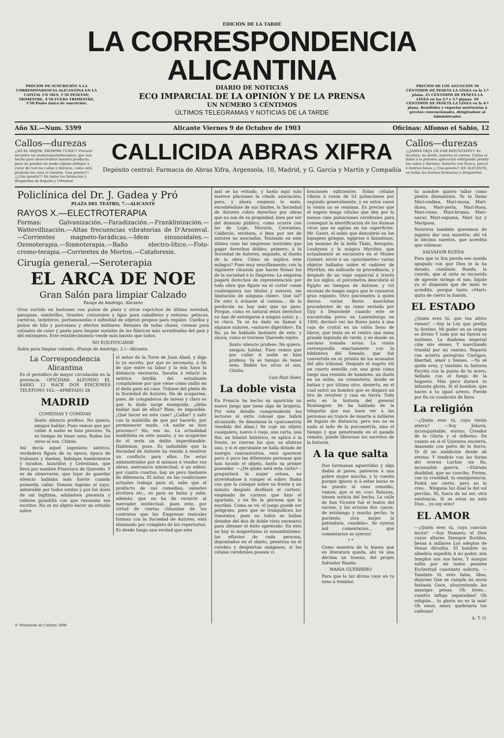EDICIÓN DE LA TARDE
LA CORRESPONDENCIA ALICANTINA
PRECIOS DE SUSCRICIÓN A LA CORRESPONDENCIA ALICANTINA EN LA CAPITAL UN MES, 1'50 PESETAS; TRIMESTRE, 4'50 FUERA TRIMESTRE, 5'50 Punto único de suscrición:
DIARIO DE NOTICIAS
ECO IMPARCIAL DE LA OPINIÓN Y DE LA PRENSA
UN NÚMERO 5 CÉNTIMOS
ÚLTIMOS TELEGRAMAS Y NOTICIAS DE LA TARDE
PRECIOS DE LOS ANUNCIOS 50 CÉNTIMOS DE PESETA LA LÍNEA en la 1.ª plana. 25 CÉNTIMOS DE PESETA LA LÍNEA en las 2.ª y 3.ª planas. 10 CÉNTIMOS DE PESETA LA LÍNEA en la 4.ª plana. Remitidos y esquelas mortuorias á precios convencionales, dirigiéndose al Administrador.
Año XI.—Num. 5599 Alicante Viernes 9 de Octubre de 1903 Oficinas: Alfonso el Sabio, 12
Callos—durezas
¡¡ES EL MEJOR. SIEMPRE CURA!!! Precavé secontra las numerosasimitaciones, que son hecho para desacreditar nuestro producto, pues no pueden en modo alguno extirpar y curar de raíz los callos y durezas, como está probado los cura el nuestro. Una peseta!!! ¡¡¡Una peseta!!! En todas las farmacias y droguerías de España y Ultramar
CALLICIDA ABRAS XIFRA
Depósito central: Farmacia de Abras Xifra, Argensola, 10, Madrid, y G. García y Martín y Compañía
Callos—durezas
¡¡¡JAMAS DEJA DE DAR RESULTADO!!! Es incoloro, no duele, mancha ni corroe. Calma el dolor á la primera aplicación extirpando pronto los callos y durezas. Estuche con frasco, pincel é instrucciones ¡¡ Una peseta!! EN ALICANTE, en todas las buenas farmacias y droguerías
Policlínica del Dr. J. Gadea y Pró
PLAZA DEL TEATRO, 7.—ALICANTE
RAYOS X.—ELECTROTERAPIA
Formas: Galvanización.—Faradización.—Franklinización.—Wattevillización.—Altas frecuencias vibratorias de D'Arsonval.—Corrientes magneto-farádicas.—Idem sinusoidales.—Ozonoterapia.—Sismoterapia.—Baño electro-lítico.—Foto-cromo-terapia.—Corrientes de Morton.—Cataforesis.
Cirugía general.—Seroterapia
EL ARCA DE NOE
Gran Salón para limpiar Calzado
Pasaje de Amérigo. Alicante
Gran surtido en bastones con puños de plata y otros caprichos de última novedad, paraguas, sombrillas, tirantes, cinturones y ligas para caballeros y señoras, petacas, carteras, tarjeteros, portamonedas é infinidad de objetos propios para regalos. Cuellos y puños de hilo y porcelana y efectos militares. Betunes de todas clases, cremas para calzados de color y pasta para limpiar metales de las fábricas más acreditadas del país y del extranjero. Este establecimiento vende más barato que todos.
NO EQUIVOCARSE
Salón para limpiar calzado, (Pasaje de Amérigo, 2.)—Alicante.
La Correspondencia Alicantina
Es el periódico de mayor circulación en la provincia. OFICINAS: ALFONSO EL SABIO, 12 HACE DOS EDICIONES TELEFONO 162.—APARTADO 28
MADRID
COMEDIAS Y COMIDAS
Santo silencio profeso: No quiero, amigos hablar; Pues vemos que por callar A nadie se hizo proceso: Ya es tiempo de tener seso, Bailen los otros al son, Chitón.
Así decía aquel ingenioso satírico, verdadera figura de su época, época de truhanes y dueñas, hidalgos hambrientos y tacaños, lazarillos y Celestinas, que llevó por nombre Francisco de Quevedo. Y es de observarse, que lejos de guardar silencio hablaba más fuerte cuando prometía callar. Donoso ingenio el suyo, admirable por todos estilos y por las dosis de sal legítima, aduladora pimienta y rabiosa guindilla con que razonaba sus escritos. No es mi objeto hacer un estudio sobre
el señor de la Torre de Juan Abad, y digo lo ya escrito, por que es necesario, á fin de que entre su labor y la mía haya la distancia necesaria. Sacaba á relucir la satírica letrilla del estudiante complutense por que viene como anillo en el dedo para mi caso. Trátase del pleito de la Sociedad de Autores. He de ocuparme, pues, de compañeros de tareas y claro es que la duda surge enseguida, ¿debo hablar mal de ellos? Bien; es imposible. ¿Qué hacer en este caso? ¿Callar? y salir con la muletilla de que por hacerlo, por permanecer mudo, «A nadie se hizo proceso»? No, eso no. La actualidad madrileña es este asunto, y no ocuparme de él sería un delito imperdonable. Hablemos, pues. Es indudable que la Sociedad de Autores ha venido á resolver un conflicto para ellos. De estar administrados por sí mismos á vender sus obras, mercancía intelectual, á un editor, por cuatro cuartos, hay un poco bastante de diferencia. El autor, en las condiciones actuales trabaja para él, sabe que el producto de sus comedias, sainetes etcétera etc., es para su bolsa y sabe, además, que no ha de recurrir al mercader intelectual, pues este, por virtud de ciertas cláusulas de los contratos que las Empresas teatrales forman con la Sociedad de Autores, está eliminado por completo de los repertorios. Es desde luego una verdad que este
mal se ha evitado, y hasta aquí solo merece plácemes la citada asociación; pero, y ahora empieza lo malo, excediéndose de sus límites, la Sociedad de Autores cobra derechos por obras que no son de su propiedad; bien por ser del dominio público, como ocurre con las de Lope, Moratín, Cervantes, Calderón, etcétera, ó bien por ser de autores no asociados. Teniendo en este último caso las empresas teatrales que pagar derechos dobles; primero, á la Sociedad de Autores, segundo, al dueño de la obra. Cómo se explica este milagro? Pues muy sencillamente; con la siguiente cláusula que hacen firmar los de la sociedad á la Empresa: La empresa pagará derechos de representación por toda obra que figure en el cartel «sean cualesquiera sus títulos y autores, sin limitación de ninguna clase». Qué tal? De esto á echarse al camino... de la perdición no hay más que un paso. Porque, como es natural estos derechos no han de entregarse á ningún autor, y... es claro. Ya se ha dado en llamar á algunos autores, «autores digeridos». En fin, ya he hablado bastante de esto, y ahora, como el travieso Quevedo repito.
Santo silencio profeso: No quiero, amigos, hablar; Pues vemos que por callar A nadie se hizo profeso: Ya es tiempo de tener seso, Bailén los otros al son, Chitón.
Luis Ruiz Soler.
La doble vista
En Francia ha hecho su aparición un nuevo juego que tiene algo de brujería. Por este detalle comprenderán los lectores el éxito colosal que habrá alcanzado. Se denomina la «psicometría (medida del alma.) Se coje un objeto cualquiera, nuevo ó viejo, una carta, una flor, un bibelot histórico, se aplica á la frente, se cierran los ojos, se abstrae uno, y si el ejecutante se halla dotado de energía concentrativa, verá aparecer poco á poco las diferentes personas que han tocado el objeto, hasta su primer poseedor. —¿De quién será esta carta?—preguntará la mujer celosa, no atreviéndose á romper el sobre. Basta con que la coloque sobre su frente y un minuto después desfilará el cartero, empleado de correos que hizo el apartado, y en fin la persona que la escribió. Como se vé, el juego puede ser peligroso, pero que se tranquilicen los timoratos, pues no todos se hallan dotados del don de doble vista necesario para obtener el éxito apetecido. En esto no hay ni magnetismo ni sonambulismo: los efluvios de cada persona, depositados en el objeto, penetran en el cerebro y despiertan imágenes, si las células cerebrales poseen vi
braciones suficientes. Estas células vibran á razón de 54 pulsaciones por segundo generalmente, y en estos casos la visión no se reanima. Es preciso que el sugeto tenga células que den por lo menos cien pulsaciones cerebrales para conseguir la identificación de los átomos vivos que se agitan en las superficies. Mr. Gavet, el sabio que descubrió en los hipogeos griegos, egipcios ó bizantinos, las momias de la bella Thaïs, Serapión, Leukyoné y la mágica Myrithis, que actualmente se encuentra en el Museo Guimet, envió á un «psicómetra» varios objetos hallados sobre el cadáver de Myrithis, sin indicarle su procedencia, y después de un viaje sepulcral á través de los siglos, el psicometra descubrió el Egipto en tiempos de Antinoe, y vió escenas de magia negra que le causaron gran espanto. Otro psicómetra á quien dieron varias flores marchitas procedentes de un ramo enviado por Gyp á Deuroledé cuando este se encontraba preso en Luxemburgo en 1900, declaró ver las flores junto á una caja de cristal en un salón lleno de libros, que tenía en el centro una mesa grande tapizada de verde, y en donde un anciano tomaba notas. La visión correspondía exactamente con la biblioteca del Senado, que fué convertida en su prisión de los acusados del alto tribunal. Después el sugeto vió un cuarto sencillo con una gran cama luego una reunión de hombres, un duelo en un salón, un cementerio, donde se batían y por último otro, desierto, en el cual entró un hombre que se disparó un tiro de revolver y caía en tierra. Todo esto es la historia del general Boulanguer. Se ha hablado de la telepatía que nos hace ver á las personas en trance de muerte á millares de leguas de distancia; pero eso no es nada al lado de la psicometría, sino el tiempo y que penetrando en el pasado remoto, puede librarnos los secretos de la historia.
A la que salta
Dos hermanas agnerridas y algo dadas al pateo, patearon á una pobre mujer anoche, y lo cuento porque ignoro si á estas horas se ha puesto al caso remedio, vamos, que si en «ca» Balanza, tienen noticia del hecho. La calle de San Vicente fué el teatro del suceso, y las actoras dos «jacas, de estómago y mucho pecho; la paciente, otra mujer, la pateadura, «modelo». Se oyeron mil comentarios... qué comentarios se oyeron!
* *
Como muestra de lo bueno que en literatura queda, ahí vá una décima un trueno, del propio Salvador Rueda:
MARIA GUERRERO
Para que la luz divina vaye en tu seno á temblar,
tu nombre quiero tallar como piedra diamantina. Yo te llamo Mari-ondina, Mari-musa, Mari-diosa, Mari-perla, Mari-Rosa, Mari-cisne, Mari-bruma, Mari-nacar, Mari-espuma, Mari luz y Mariposa.
Nosotros también queremos de ingenio dar una muestra; ahí vá la décima nuestra, que acredita que valemos:
SALVADOR RUEDA
Para que tu lira pierda ese sonido apagado con que Dios te la ha dotado, cámbiale, Rueda, la cuerda, que al oirte se recuerda de agreste siringa el son; bájale ya el diapasón que de malo te acredita, porque tanto «Mari» quita de cierto la ilusión.
EL ESTADO
¿Quién eres tú, que tan altivo vienes? —Soy la Ley que prefija tu destino. Mi poder en su origen es divino Y todo por mi fuerza se sostiene. La diadema imperial ciñe mis sienes, Y marchando triunfal por mi camino, Reparto con acierto peregrino Castigos, libertad, amor y bienes. —Ya sé quién eres, y también tu historia Escrita con la punta de tu acero, Sellada con el fuego de la hoguera. Mas poco durará tu infausta gloria, Si el hombre, que haces á tu igual artero, Pierde por fin su condición de fiera.
La religión
—¿Quién eres tú, cuya visión aterra? —Soy Jehová, inconquistable, eterno, Creador de la Gloria y el infierno: De cuanto en sí el Universo encierra, Amasado con polvo de la tierra, Te di mi maldición desde ab eterno; Y tendrás con las furias del averno Luchas sin fin, incansable guerra. —Extraña dualidad, que no concibo, Forma, con tu crueldad, tu omnipotencia. Podrá ser cierto, pero no lo creo... Ninguna luz dual la del sol percibo, Ni, fuera de mí ser, otra existencia. Si es estos no está Dios... yo soy ateo!
EL AMOR
—¿Quién eres tú, cuya canción incita? —Soy Homero; el Dios cuyos altares Siempre floridos, besan á millares Los adeptos de Venus Afrodita. El hombre su albedrío supedita A mi poder, mis templos son sus lares, Y aunque sufra por mí todos pesares Esclavitud constante solicita. —También tú eres falsa, Idea; dejarme Que se cumpla mi ansia fantasía Goce, ahuyentando las amargas penas. Oh leyes... vuestro influjo separadme! Oh religión... tu gloria no es la mía! Oh amor, amor, quebranta tus cadenas!
A. T. O.
© Ministerio de Cultura 2006